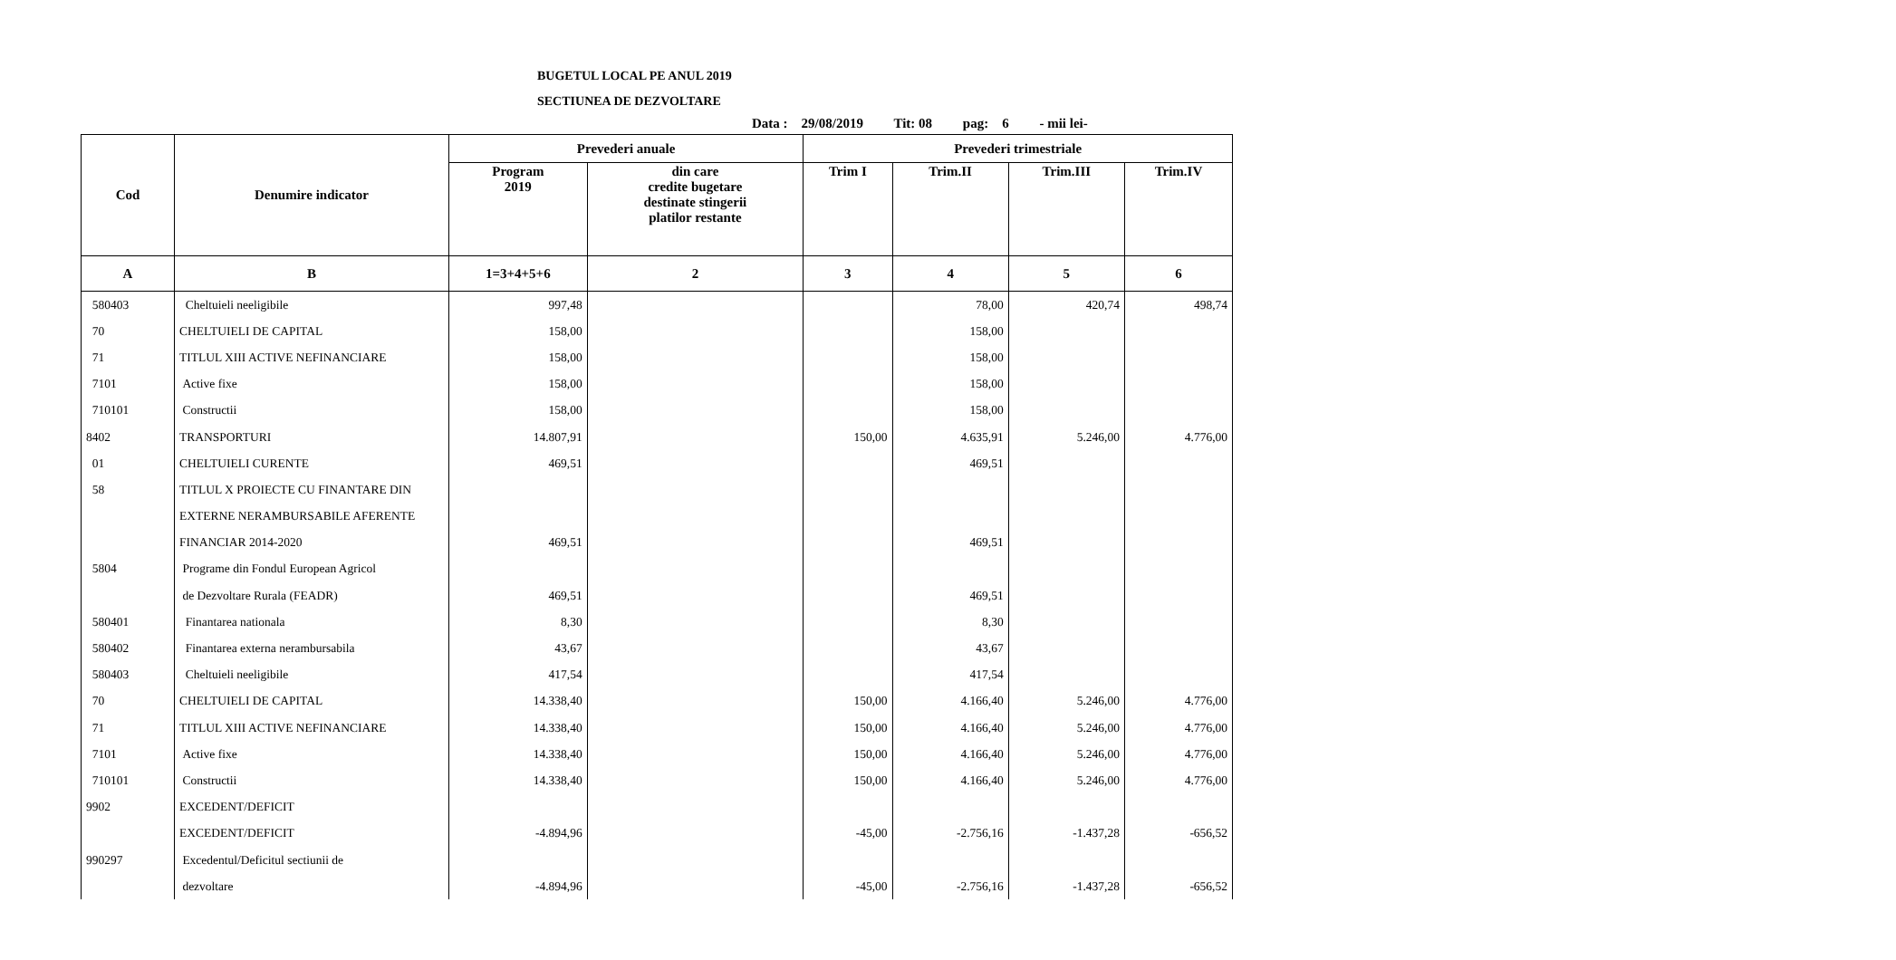BUGETUL LOCAL PE ANUL 2019
SECTIUNEA DE DEZVOLTARE
Data : 29/08/2019 Tit: 08 pag: 6 - mii lei-
| Cod | Denumire indicator | Prevederi anuale | | Prevederi trimestriale | | | |
| --- | --- | --- | --- | --- | --- | --- | --- |
| | | Program 2019 | din care credite bugetare destinate stingerii platilor restante | Trim I | Trim.II | Trim.III | Trim.IV |
| A | B | 1=3+4+5+6 | 2 | 3 | 4 | 5 | 6 |
| 580403 | Cheltuieli neeligibile | 997,48 | | | 78,00 | 420,74 | 498,74 |
| 70 | CHELTUIELI DE CAPITAL | 158,00 | | | 158,00 | | |
| 71 | TITLUL XIII ACTIVE NEFINANCIARE | 158,00 | | | 158,00 | | |
| 7101 | Active fixe | 158,00 | | | 158,00 | | |
| 710101 | Constructii | 158,00 | | | 158,00 | | |
| 8402 | TRANSPORTURI | 14.807,91 | | 150,00 | 4.635,91 | 5.246,00 | 4.776,00 |
| 01 | CHELTUIELI CURENTE | 469,51 | | | 469,51 | | |
| 58 | TITLUL X PROIECTE CU FINANTARE DIN | | | | | | |
| | EXTERNE NERAMBURSABILE AFERENTE | | | | | | |
| | FINANCIAR 2014-2020 | 469,51 | | | 469,51 | | |
| 5804 | Programe din Fondul European Agricol | | | | | | |
| | de Dezvoltare Rurala (FEADR) | 469,51 | | | 469,51 | | |
| 580401 | Finantarea nationala | 8,30 | | | 8,30 | | |
| 580402 | Finantarea externa nerambursabila | 43,67 | | | 43,67 | | |
| 580403 | Cheltuieli neeligibile | 417,54 | | | 417,54 | | |
| 70 | CHELTUIELI DE CAPITAL | 14.338,40 | | 150,00 | 4.166,40 | 5.246,00 | 4.776,00 |
| 71 | TITLUL XIII ACTIVE NEFINANCIARE | 14.338,40 | | 150,00 | 4.166,40 | 5.246,00 | 4.776,00 |
| 7101 | Active fixe | 14.338,40 | | 150,00 | 4.166,40 | 5.246,00 | 4.776,00 |
| 710101 | Constructii | 14.338,40 | | 150,00 | 4.166,40 | 5.246,00 | 4.776,00 |
| 9902 | EXCEDENT/DEFICIT | | | | | | |
| | EXCEDENT/DEFICIT | -4.894,96 | | -45,00 | -2.756,16 | -1.437,28 | -656,52 |
| 990297 | Excedentul/Deficitul sectiunii de | | | | | | |
| | dezvoltare | -4.894,96 | | -45,00 | -2.756,16 | -1.437,28 | -656,52 |